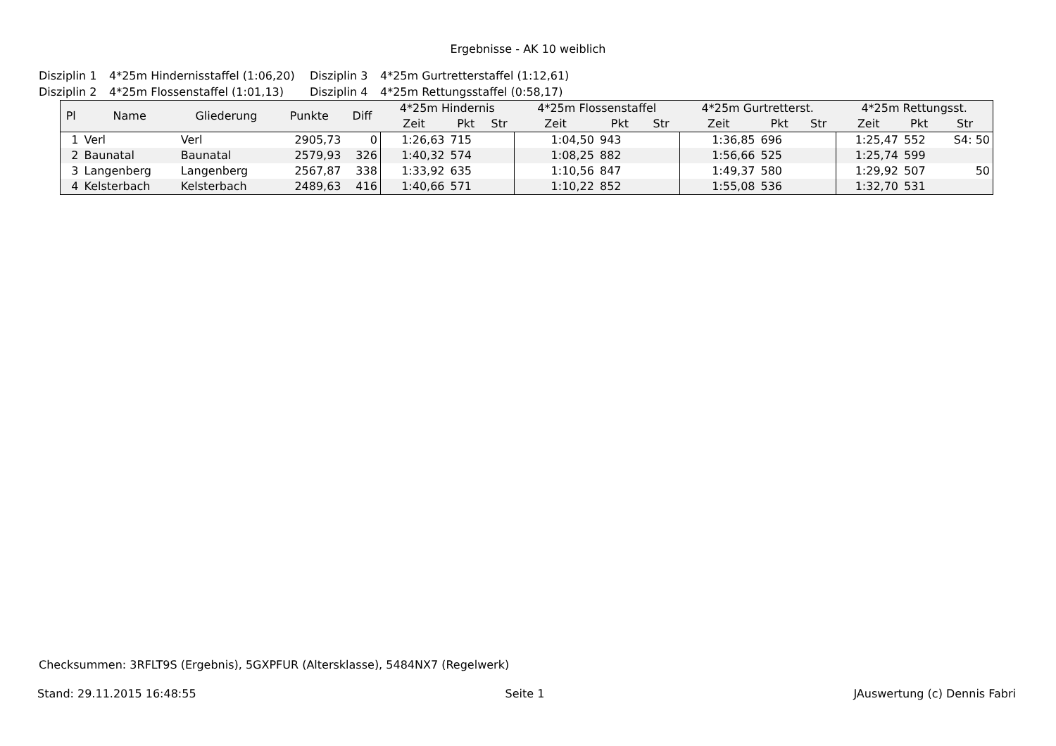Ergebnisse - AK 10 weiblich
Disziplin 1 4*25m Hindernisstaffel (1:06,20) Disziplin 3 4*25m Gurtretterstaffel (1:12,61)
Disziplin 2 4*25m Flossenstaffel (1:01,13) Disziplin 4 4*25m Rettungsstaffel (0:58,17)
| Pl | Name | Gliederung | Punkte | Diff | 4*25m Hindernis | | | 4*25m Flossenstaffel | | | 4*25m Gurtretterst. | | | 4*25m Rettungsst. | | |
| --- | --- | --- | --- | --- | --- | --- | --- | --- | --- | --- | --- | --- | --- | --- | --- | --- |
| | | | | | Zeit | Pkt | Str | Zeit | Pkt | Str | Zeit | Pkt | Str | Zeit | Pkt | Str |
| 1 | Verl | Verl | 2905,73 | 0 | 1:26,63 | 715 | | 1:04,50 | 943 | | 1:36,85 | 696 | | 1:25,47 | 552 | S4: 50 |
| 2 | Baunatal | Baunatal | 2579,93 | 326 | 1:40,32 | 574 | | 1:08,25 | 882 | | 1:56,66 | 525 | | 1:25,74 | 599 | |
| 3 | Langenberg | Langenberg | 2567,87 | 338 | 1:33,92 | 635 | | 1:10,56 | 847 | | 1:49,37 | 580 | | 1:29,92 | 507 | 50 |
| 4 | Kelsterbach | Kelsterbach | 2489,63 | 416 | 1:40,66 | 571 | | 1:10,22 | 852 | | 1:55,08 | 536 | | 1:32,70 | 531 | |
Checksummen: 3RFLT9S (Ergebnis), 5GXPFUR (Altersklasse), 5484NX7 (Regelwerk)
Stand: 29.11.2015 16:48:55 Seite 1 JAuswertung (c) Dennis Fabri